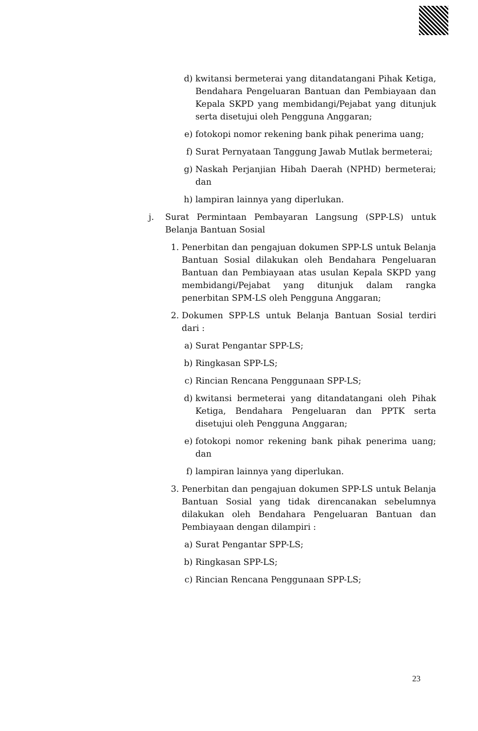d) kwitansi bermeterai yang ditandatangani Pihak Ketiga, Bendahara Pengeluaran Bantuan dan Pembiayaan dan Kepala SKPD yang membidangi/Pejabat yang ditunjuk serta disetujui oleh Pengguna Anggaran;
e) fotokopi nomor rekening bank pihak penerima uang;
f) Surat Pernyataan Tanggung Jawab Mutlak bermeterai;
g) Naskah Perjanjian Hibah Daerah (NPHD) bermeterai; dan
h) lampiran lainnya yang diperlukan.
j. Surat Permintaan Pembayaran Langsung (SPP-LS) untuk Belanja Bantuan Sosial
1. Penerbitan dan pengajuan dokumen SPP-LS untuk Belanja Bantuan Sosial dilakukan oleh Bendahara Pengeluaran Bantuan dan Pembiayaan atas usulan Kepala SKPD yang membidangi/Pejabat yang ditunjuk dalam rangka penerbitan SPM-LS oleh Pengguna Anggaran;
2. Dokumen SPP-LS untuk Belanja Bantuan Sosial terdiri dari :
a) Surat Pengantar SPP-LS;
b) Ringkasan SPP-LS;
c) Rincian Rencana Penggunaan SPP-LS;
d) kwitansi bermeterai yang ditandatangani oleh Pihak Ketiga, Bendahara Pengeluaran dan PPTK serta disetujui oleh Pengguna Anggaran;
e) fotokopi nomor rekening bank pihak penerima uang; dan
f) lampiran lainnya yang diperlukan.
3. Penerbitan dan pengajuan dokumen SPP-LS untuk Belanja Bantuan Sosial yang tidak direncanakan sebelumnya dilakukan oleh Bendahara Pengeluaran Bantuan dan Pembiayaan dengan dilampiri :
a) Surat Pengantar SPP-LS;
b) Ringkasan SPP-LS;
c) Rincian Rencana Penggunaan SPP-LS;
23